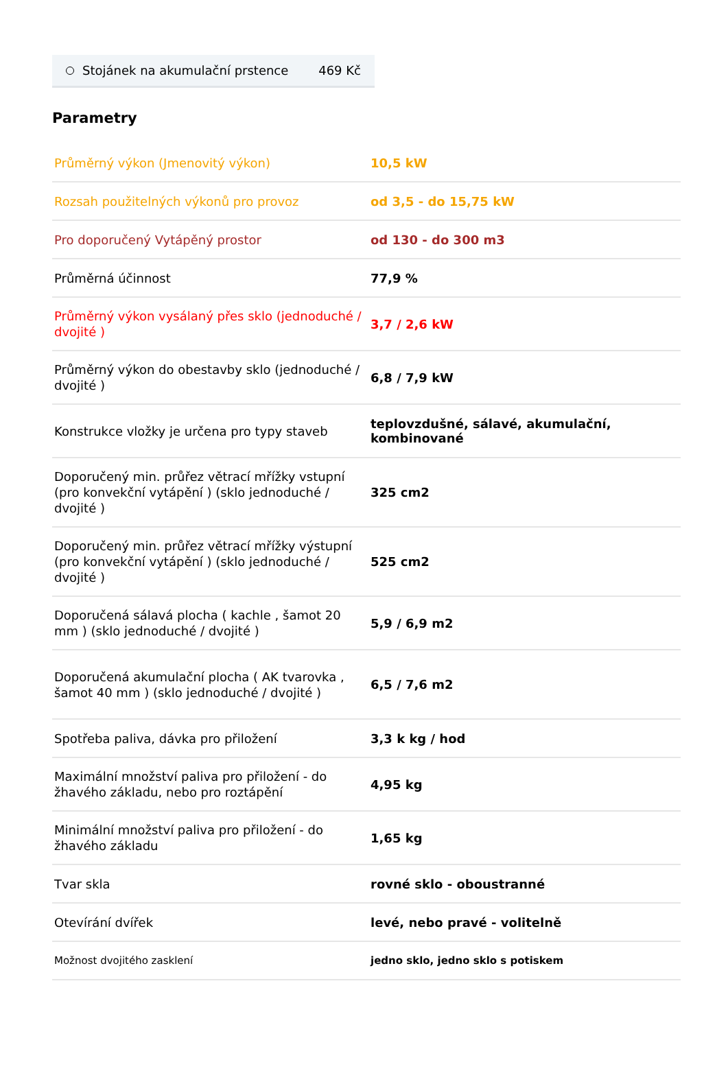Stojánek na akumulační prstence 469 Kč
Parametry
| Průměrný výkon (Jmenovitý výkon) | 10,5 kW |
| Rozsah použitelných výkonů pro provoz | od 3,5 - do 15,75 kW |
| Pro doporučený Vytápěný prostor | od 130 - do 300 m3 |
| Průměrná účinnost | 77,9 % |
| Průměrný výkon vysálaný přes sklo (jednoduché / dvojité ) | 3,7 / 2,6 kW |
| Průměrný výkon do obestavby sklo (jednoduché / dvojité ) | 6,8 / 7,9 kW |
| Konstrukce vložky je určena pro typy staveb | teplovzdušné, sálavé, akumulační, kombinované |
| Doporučený min. průřez větrací mřížky vstupní (pro konvekční vytápění ) (sklo jednoduché / dvojité ) | 325 cm2 |
| Doporučený min. průřez větrací mřížky výstupní (pro konvekční vytápění ) (sklo jednoduché / dvojité ) | 525 cm2 |
| Doporučená sálavá plocha ( kachle , šamot 20 mm ) (sklo jednoduché / dvojité ) | 5,9 / 6,9 m2 |
| Doporučená akumulační plocha ( AK tvarovka , šamot 40 mm ) (sklo jednoduché / dvojité ) | 6,5 / 7,6 m2 |
| Spotřeba paliva, dávka pro přiložení | 3,3 k kg / hod |
| Maximální množství paliva pro přiložení - do žhavého základu, nebo pro roztápění | 4,95 kg |
| Minimální množství paliva pro přiložení - do žhavého základu | 1,65 kg |
| Tvar skla | rovné sklo - oboustranné |
| Otevírání dvířek | levé, nebo pravé - volitelně |
| Možnost dvojitého zasklení | jedno sklo, jedno sklo s potiskem |